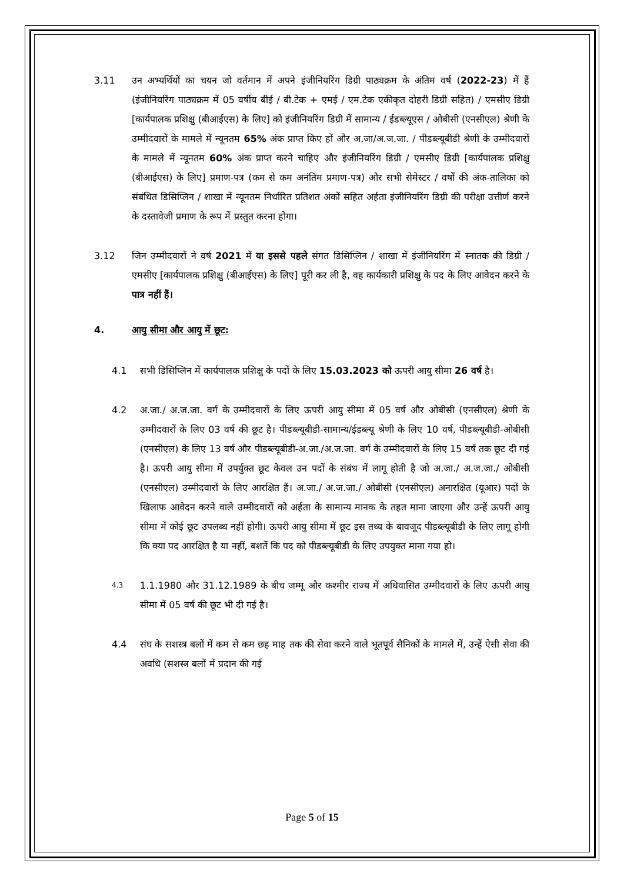3.11 उन अभ्यर्थियों का चयन जो वर्तमान में अपने इंजीनियरिंग डिग्री पाठ्यक्रम के अंतिम वर्ष (2022-23) में हैं (इंजीनियरिंग पाठ्यक्रम में 05 वर्षीय बीई / बी.टेक + एमई / एम.टेक एकीकृत दोहरी डिग्री सहित) / एमसीए डिग्री [कार्यपालक प्रशिक्षु (बीआईएस) के लिए] को इंजीनियरिंग डिग्री में सामान्य / ईडब्ल्यूएस / ओबीसी (एनसीएल) श्रेणी के उम्मीदवारों के मामले में न्यूनतम 65% अंक प्राप्त किए हों और अ.जा/अ.ज.जा. / पीडब्ल्यूबीडी श्रेणी के उम्मीदवारों के मामले में न्यूनतम 60% अंक प्राप्त करने चाहिए और इंजीनियरिंग डिग्री / एमसीए डिग्री [कार्यपालक प्रशिक्षु (बीआईएस) के लिए] प्रमाण-पत्र (कम से कम अनंतिम प्रमाण-पत्र) और सभी सेमेस्टर / वर्षों की अंक-तालिका को संबंधित डिसिप्लिन / शाखा में न्यूनतम निर्धारित प्रतिशत अंकों सहित अर्हता इंजीनियरिंग डिग्री की परीक्षा उत्तीर्ण करने के दस्तावेजी प्रमाण के रूप में प्रस्तुत करना होगा।
3.12 जिन उम्मीदवारों ने वर्ष 2021 में या इससे पहले संगत डिसिप्लिन / शाखा में इंजीनियरिंग में स्नातक की डिग्री / एमसीए [कार्यपालक प्रशिक्षु (बीआईएस) के लिए] पूरी कर ली है, वह कार्यकारी प्रशिक्षु के पद के लिए आवेदन करने के पात्र नहीं हैं।
4. आयु सीमा और आयु में छूट:
4.1 सभी डिसिप्लिन में कार्यपालक प्रशिक्षु के पदों के लिए 15.03.2023 को ऊपरी आयु सीमा 26 वर्ष है।
4.2 अ.जा./ अ.ज.जा. वर्ग के उम्मीदवारों के लिए ऊपरी आयु सीमा में 05 वर्ष और ओबीसी (एनसीएल) श्रेणी के उम्मीदवारों के लिए 03 वर्ष की छूट है। पीडब्ल्यूबीडी-सामान्य/ईडब्ल्यू श्रेणी के लिए 10 वर्ष, पीडब्ल्यूबीडी-ओबीसी (एनसीएल) के लिए 13 वर्ष और पीडब्ल्यूबीडी-अ.जा./अ.ज.जा. वर्ग के उम्मीदवारों के लिए 15 वर्ष तक छूट दी गई है। ऊपरी आयु सीमा में उपर्युक्त छूट केवल उन पदों के संबंध में लागू होती है जो अ.जा./ अ.ज.जा./ ओबीसी (एनसीएल) उम्मीदवारों के लिए आरक्षित हैं। अ.जा./ अ.ज.जा./ ओबीसी (एनसीएल) अनारक्षित (यूआर) पदों के खिलाफ आवेदन करने वाले उम्मीदवारों को अर्हता के सामान्य मानक के तहत माना जाएगा और उन्हें ऊपरी आयु सीमा में कोई छूट उपलब्ध नहीं होगी। ऊपरी आयु सीमा में छूट इस तथ्य के बावजूद पीडब्ल्यूबीडी के लिए लागू होगी कि क्या पद आरक्षित है या नहीं, बशर्ते कि पद को पीडब्ल्यूबीडी के लिए उपयुक्त माना गया हो।
4.3
1.1.1980 और 31.12.1989 के बीच जम्मू और कश्मीर राज्य में अधिवासित उम्मीदवारों के लिए ऊपरी आयु सीमा में 05 वर्ष की छूट भी दी गई है।
4.4 संघ के सशस्त्र बलों में कम से कम छह माह तक की सेवा करने वाले भूतपूर्व सैनिकों के मामले में, उन्हें ऐसी सेवा की अवधि (सशस्त्र बलों में प्रदान की गई
Page 5 of 15